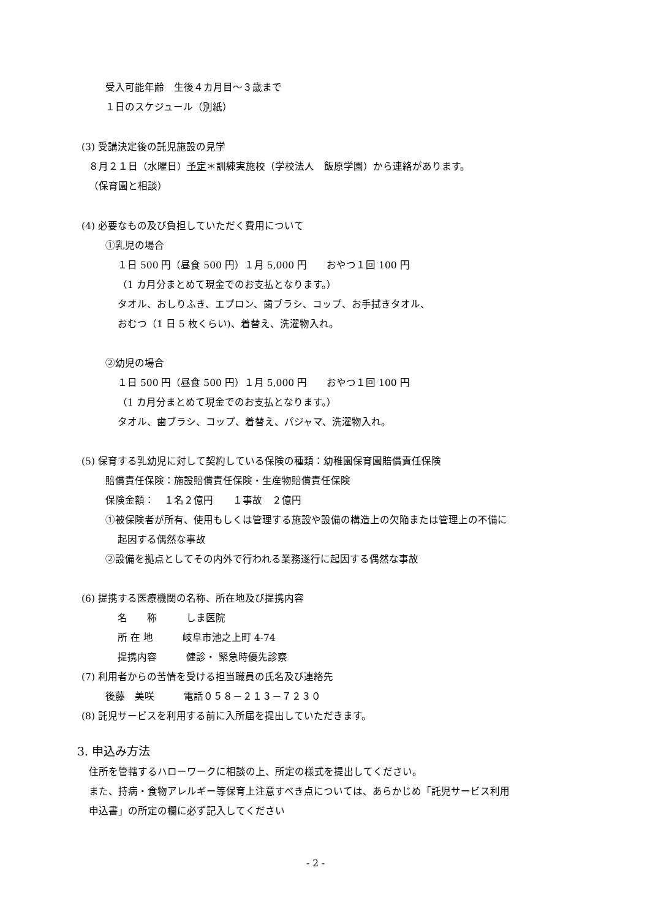受入可能年齢　生後４カ月目～３歳まで
１日のスケジュール（別紙）
(3) 受講決定後の託児施設の見学
８月２１日（水曜日）予定＊訓練実施校（学校法人　飯原学園）から連絡があります。
（保育園と相談）
(4) 必要なもの及び負担していただく費用について
①乳児の場合
１日 500 円（昼食 500 円）１月 5,000 円　　おやつ１回 100 円
（1 カ月分まとめて現金でのお支払となります。）
タオル、おしりふき、エプロン、歯ブラシ、コップ、お手拭きタオル、
おむつ（1 日 5 枚くらい)、着替え、洗濯物入れ。
②幼児の場合
１日 500 円（昼食 500 円）１月 5,000 円　　おやつ１回 100 円
（1 カ月分まとめて現金でのお支払となります。）
タオル、歯ブラシ、コップ、着替え、パジャマ、洗濯物入れ。
(5) 保育する乳幼児に対して契約している保険の種類：幼稚園保育園賠償責任保険
賠償責任保険：施設賠償責任保険・生産物賠償責任保険
保険金額：　１名２億円　　１事故　２億円
①被保険者が所有、使用もしくは管理する施設や設備の構造上の欠陥または管理上の不備に
起因する偶然な事故
②設備を拠点としてその内外で行われる業務遂行に起因する偶然な事故
(6) 提携する医療機関の名称、所在地及び提携内容
名　　称　　　しま医院
所 在 地　　　岐阜市池之上町 4-74
提携内容　　　健診・ 緊急時優先診察
(7) 利用者からの苦情を受ける担当職員の氏名及び連絡先
後藤　美咲　　　電話０５８－２１３－７２３０
(8) 託児サービスを利用する前に入所届を提出していただきます。
3. 申込み方法
住所を管轄するハローワークに相談の上、所定の様式を提出してください。
また、持病・食物アレルギー等保育上注意すべき点については、あらかじめ「託児サービス利用
申込書」の所定の欄に必ず記入してください
- 2 -